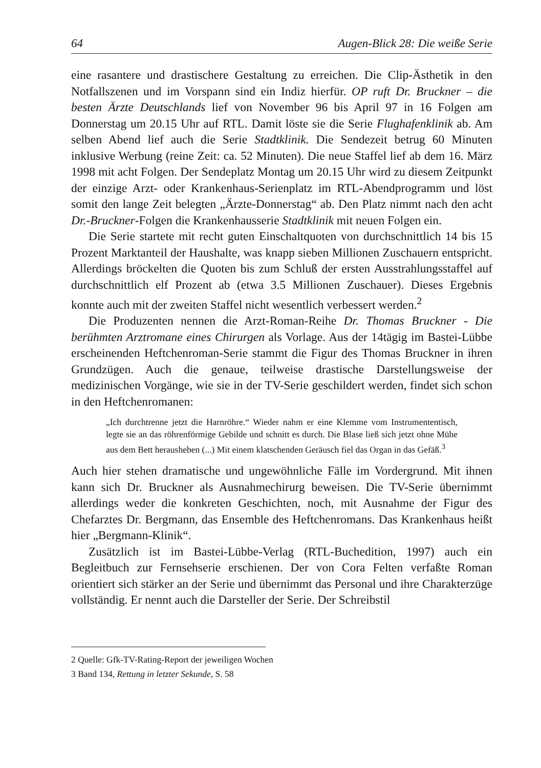64 Augen-Blick 28: Die weiße Serie
eine rasantere und drastischere Gestaltung zu erreichen. Die Clip-Ästhetik in den Notfallszenen und im Vorspann sind ein Indiz hierfür. OP ruft Dr. Bruckner – die besten Ärzte Deutschlands lief von November 96 bis April 97 in 16 Folgen am Donnerstag um 20.15 Uhr auf RTL. Damit löste sie die Serie Flughafenklinik ab. Am selben Abend lief auch die Serie Stadtklinik. Die Sendezeit betrug 60 Minuten inklusive Werbung (reine Zeit: ca. 52 Minuten). Die neue Staffel lief ab dem 16. März 1998 mit acht Folgen. Der Sendeplatz Montag um 20.15 Uhr wird zu diesem Zeitpunkt der einzige Arzt- oder Krankenhaus-Serienplatz im RTL-Abendprogramm und löst somit den lange Zeit belegten „Ärzte-Donnerstag“ ab. Den Platz nimmt nach den acht Dr.-Bruckner-Folgen die Krankenhausserie Stadtklinik mit neuen Folgen ein.
Die Serie startete mit recht guten Einschaltquoten von durchschnittlich 14 bis 15 Prozent Marktanteil der Haushalte, was knapp sieben Millionen Zuschauern entspricht. Allerdings bröckelten die Quoten bis zum Schluß der ersten Ausstrahlungsstaffel auf durchschnittlich elf Prozent ab (etwa 3.5 Millionen Zuschauer). Dieses Ergebnis konnte auch mit der zweiten Staffel nicht wesentlich verbessert werden.<sup>2</sup>
Die Produzenten nennen die Arzt-Roman-Reihe Dr. Thomas Bruckner - Die berühmten Arztromane eines Chirurgen als Vorlage. Aus der 14tägig im Bastei-Lübbe erscheinenden Heftchenroman-Serie stammt die Figur des Thomas Bruckner in ihren Grundzügen. Auch die genaue, teilweise drastische Darstellungsweise der medizinischen Vorgänge, wie sie in der TV-Serie geschildert werden, findet sich schon in den Heftchenromanen:
„Ich durchtrenne jetzt die Harnröhre.“ Wieder nahm er eine Klemme vom Instrumententisch, legte sie an das röhrenförmige Gebilde und schnitt es durch. Die Blase ließ sich jetzt ohne Mühe aus dem Bett herausheben (...) Mit einem klatschenden Geräusch fiel das Organ in das Gefäß.<sup>3</sup>
Auch hier stehen dramatische und ungewöhnliche Fälle im Vordergrund. Mit ihnen kann sich Dr. Bruckner als Ausnahmechirurg beweisen. Die TV-Serie übernimmt allerdings weder die konkreten Geschichten, noch, mit Ausnahme der Figur des Chefarztes Dr. Bergmann, das Ensemble des Heftchenromans. Das Krankenhaus heißt hier „Bergmann-Klinik“.
Zusätzlich ist im Bastei-Lübbe-Verlag (RTL-Buchedition, 1997) auch ein Begleitbuch zur Fernsehserie erschienen. Der von Cora Felten verfaßte Roman orientiert sich stärker an der Serie und übernimmt das Personal und ihre Charakterzüge vollständig. Er nennt auch die Darsteller der Serie. Der Schreibstil
2 Quelle: Gfk-TV-Rating-Report der jeweiligen Wochen
3 Band 134, Rettung in letzter Sekunde, S. 58